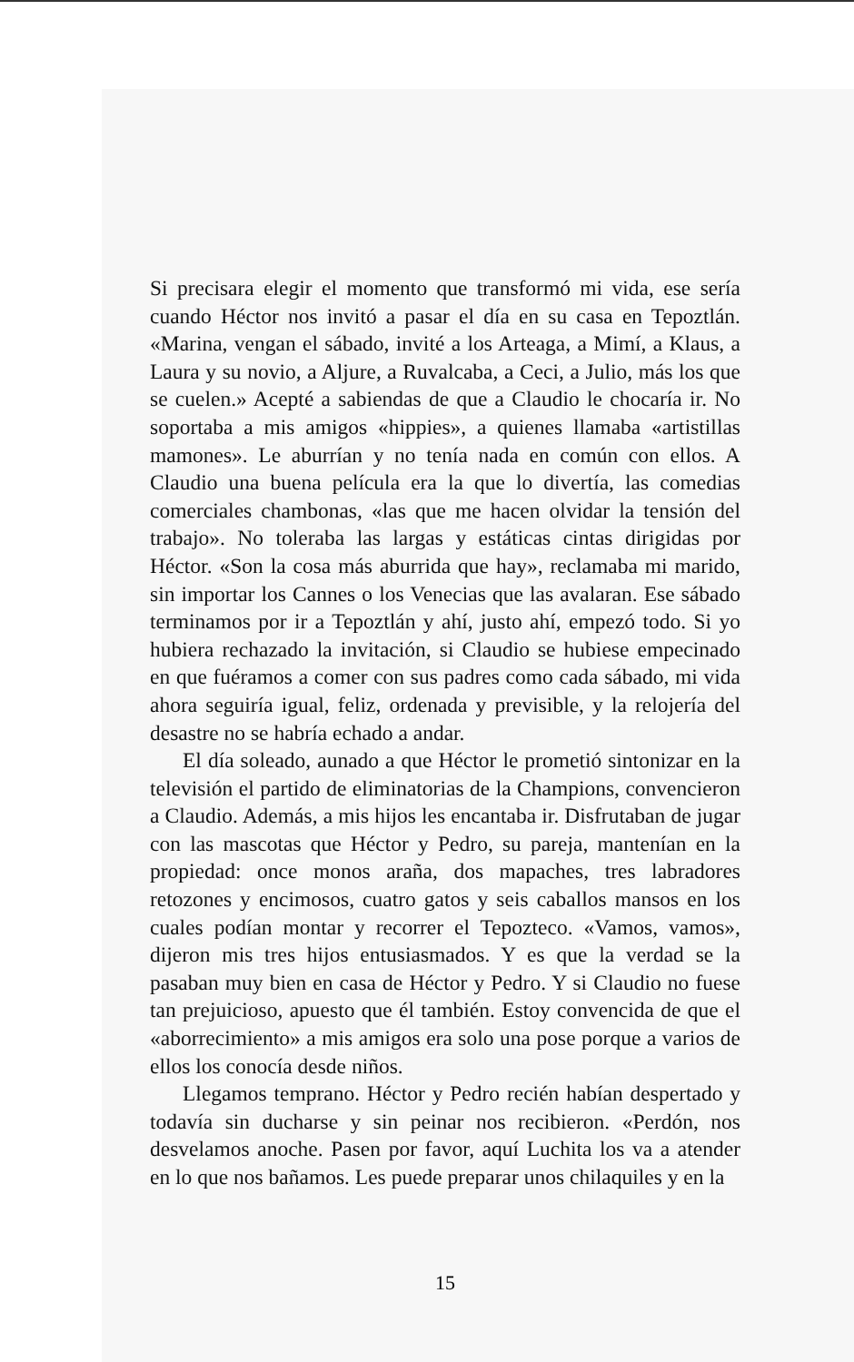Si precisara elegir el momento que transformó mi vida, ese sería cuando Héctor nos invitó a pasar el día en su casa en Tepoztlán. «Marina, vengan el sábado, invité a los Arteaga, a Mimí, a Klaus, a Laura y su novio, a Aljure, a Ruvalcaba, a Ceci, a Julio, más los que se cuelen.» Acepté a sabiendas de que a Claudio le chocaría ir. No soportaba a mis amigos «hippies», a quienes llamaba «artistillas mamones». Le aburrían y no tenía nada en común con ellos. A Claudio una buena película era la que lo divertía, las comedias comerciales chambonas, «las que me hacen olvidar la tensión del trabajo». No toleraba las largas y estáticas cintas dirigidas por Héctor. «Son la cosa más aburrida que hay», reclamaba mi marido, sin importar los Cannes o los Venecias que las avalaran. Ese sábado terminamos por ir a Tepoztlán y ahí, justo ahí, empezó todo. Si yo hubiera rechazado la invitación, si Claudio se hubiese empecinado en que fuéramos a comer con sus padres como cada sábado, mi vida ahora seguiría igual, feliz, ordenada y previsible, y la relojería del desastre no se habría echado a andar.
El día soleado, aunado a que Héctor le prometió sintonizar en la televisión el partido de eliminatorias de la Champions, convencieron a Claudio. Además, a mis hijos les encantaba ir. Disfrutaban de jugar con las mascotas que Héctor y Pedro, su pareja, mantenían en la propiedad: once monos araña, dos mapaches, tres labradores retozones y encimosos, cuatro gatos y seis caballos mansos en los cuales podían montar y recorrer el Tepozteco. «Vamos, vamos», dijeron mis tres hijos entusiasmados. Y es que la verdad se la pasaban muy bien en casa de Héctor y Pedro. Y si Claudio no fuese tan prejuicioso, apuesto que él también. Estoy convencida de que el «aborrecimiento» a mis amigos era solo una pose porque a varios de ellos los conocía desde niños.
Llegamos temprano. Héctor y Pedro recién habían despertado y todavía sin ducharse y sin peinar nos recibieron. «Perdón, nos desvelamos anoche. Pasen por favor, aquí Luchita los va a atender en lo que nos bañamos. Les puede preparar unos chilaquiles y en la
15